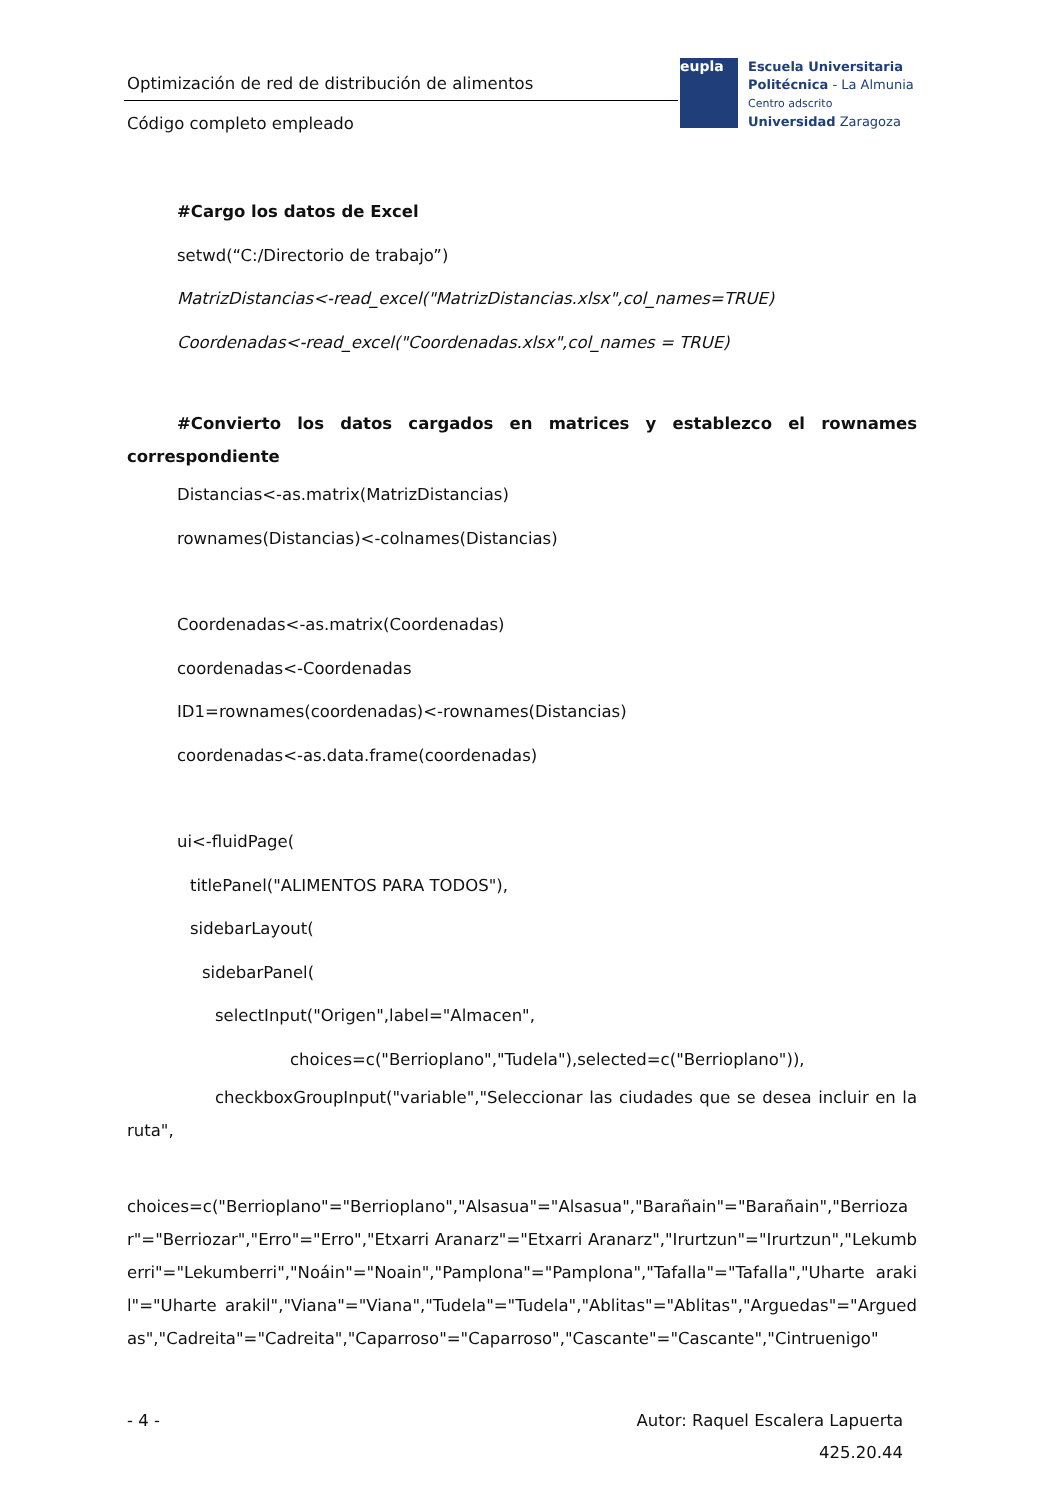Optimización de red de distribución de alimentos
Código completo empleado
eupla
Escuela Universitaria
Politécnica - La Almunia
Centro adscrito
Universidad Zaragoza
#Cargo los datos de Excel
setwd(“C:/Directorio de trabajo”)
MatrizDistancias<-read_excel("MatrizDistancias.xlsx",col_names=TRUE)
Coordenadas<-read_excel("Coordenadas.xlsx",col_names = TRUE)
#Convierto los datos cargados en matrices y establezco el rownames correspondiente
Distancias<-as.matrix(MatrizDistancias)
rownames(Distancias)<-colnames(Distancias)
Coordenadas<-as.matrix(Coordenadas)
coordenadas<-Coordenadas
ID1=rownames(coordenadas)<-rownames(Distancias)
coordenadas<-as.data.frame(coordenadas)
ui<-fluidPage(
titlePanel("ALIMENTOS PARA TODOS"),
sidebarLayout(
sidebarPanel(
selectInput("Origen",label="Almacen",
choices=c("Berrioplano","Tudela"),selected=c("Berrioplano")),
checkboxGroupInput("variable","Seleccionar las ciudades que se desea incluir en la ruta",
choices=c("Berrioplano"="Berrioplano","Alsasua"="Alsasua","Barañain"="Barañain","Berriozar"="Berriozar","Erro"="Erro","Etxarri Aranarz"="Etxarri Aranarz","Irurtzun"="Irurtzun","Lekumberri"="Lekumberri","Noáin"="Noain","Pamplona"="Pamplona","Tafalla"="Tafalla","Uharte arakil"="Uharte arakil","Viana"="Viana","Tudela"="Tudela","Ablitas"="Ablitas","Arguedas"="Arguedas","Cadreita"="Cadreita","Caparroso"="Caparroso","Cascante"="Cascante","Cintruenigo"
- 4 - Autor: Raquel Escalera Lapuerta
425.20.44